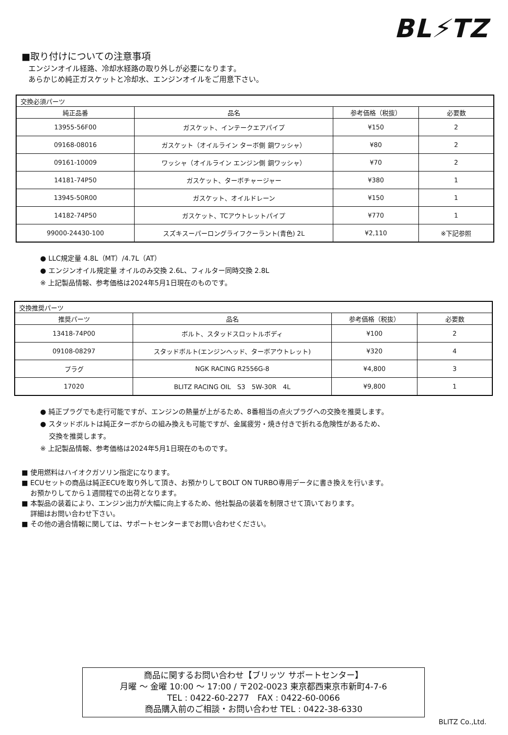BL⚡TZ
■取り付けについての注意事項
エンジンオイル経路、冷却水経路の取り外しが必要になります。
あらかじめ純正ガスケットと冷却水、エンジンオイルをご用意下さい。
| 交換必須パーツ | | | |
| 純正品番 | 品名 | 参考価格（税抜） | 必要数 |
| 13955-56F00 | ガスケット、インテークエアパイプ | ¥150 | 2 |
| 09168-08016 | ガスケット（オイルライン ターボ側 銅ワッシャ） | ¥80 | 2 |
| 09161-10009 | ワッシャ（オイルライン エンジン側 銅ワッシャ） | ¥70 | 2 |
| 14181-74P50 | ガスケット、ターボチャージャー | ¥380 | 1 |
| 13945-50R00 | ガスケット、オイルドレーン | ¥150 | 1 |
| 14182-74P50 | ガスケット、TCアウトレットパイプ | ¥770 | 1 |
| 99000-24430-100 | スズキスーパーロングライフクーラント(青色) 2L | ¥2,110 | ※下記参照 |
● LLC規定量 4.8L（MT）/4.7L（AT）
● エンジンオイル規定量 オイルのみ交換 2.6L、フィルター同時交換 2.8L
※ 上記製品情報、参考価格は2024年5月1日現在のものです。
| 交換推奨パーツ | | | |
| 推奨パーツ | 品名 | 参考価格（税抜） | 必要数 |
| 13418-74P00 | ボルト、スタッドスロットルボディ | ¥100 | 2 |
| 09108-08297 | スタッドボルト(エンジンヘッド、ターボアウトレット) | ¥320 | 4 |
| プラグ | NGK RACING R2556G-8 | ¥4,800 | 3 |
| 17020 | BLITZ RACING OIL S3 5W-30R 4L | ¥9,800 | 1 |
● 純正プラグでも走行可能ですが、エンジンの熱量が上がるため、8番相当の点火プラグへの交換を推奨します。
● スタッドボルトは純正ターボからの組み換えも可能ですが、金属疲労・焼き付きで折れる危険性があるため、
交換を推奨します。
※ 上記製品情報、参考価格は2024年5月1日現在のものです。
■ 使用燃料はハイオクガソリン指定になります。
■ ECUセットの商品は純正ECUを取り外して頂き、お預かりしてBOLT ON TURBO専用データに書き換えを行います。
お預かりしてから１週間程での出荷となります。
■ 本製品の装着により、エンジン出力が大幅に向上するため、他社製品の装着を制限させて頂いております。
詳細はお問い合わせ下さい。
■ その他の適合情報に関しては、サポートセンターまでお問い合わせください。
商品に関するお問い合わせ【ブリッツ サポートセンター】
月曜 ～ 金曜 10:00 ～ 17:00 / 〒202-0023 東京都西東京市新町4-7-6
TEL : 0422-60-2277　FAX : 0422-60-0066
商品購入前のご相談・お問い合わせ TEL : 0422-38-6330
BLITZ Co.,Ltd.